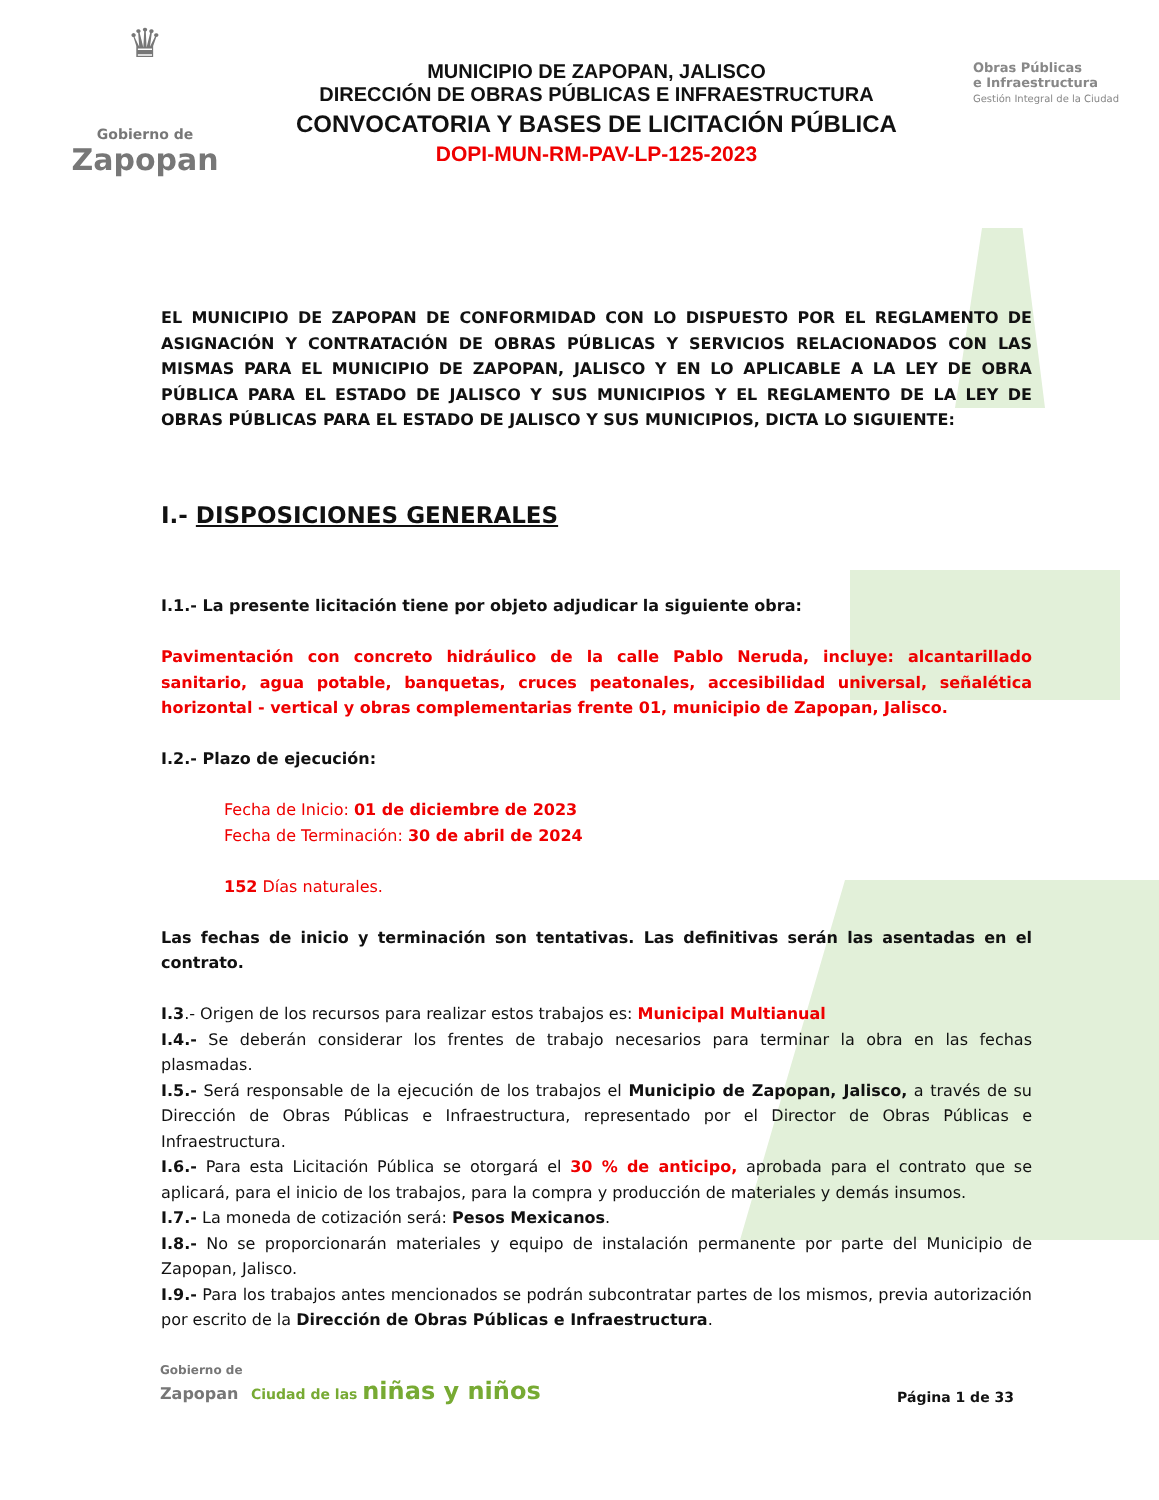♛
Gobierno de
Zapopan
MUNICIPIO DE ZAPOPAN, JALISCO
DIRECCIÓN DE OBRAS PÚBLICAS E INFRAESTRUCTURA
CONVOCATORIA Y BASES DE LICITACIÓN PÚBLICA
DOPI-MUN-RM-PAV-LP-125-2023
Obras Públicas
e Infraestructura
Gestión Integral de la Ciudad
EL MUNICIPIO DE ZAPOPAN DE CONFORMIDAD CON LO DISPUESTO POR EL REGLAMENTO DE ASIGNACIÓN Y CONTRATACIÓN DE OBRAS PÚBLICAS Y SERVICIOS RELACIONADOS CON LAS MISMAS PARA EL MUNICIPIO DE ZAPOPAN, JALISCO Y EN LO APLICABLE A LA LEY DE OBRA PÚBLICA PARA EL ESTADO DE JALISCO Y SUS MUNICIPIOS Y EL REGLAMENTO DE LA LEY DE OBRAS PÚBLICAS PARA EL ESTADO DE JALISCO Y SUS MUNICIPIOS, DICTA LO SIGUIENTE:
I.- DISPOSICIONES GENERALES
I.1.- La presente licitación tiene por objeto adjudicar la siguiente obra:
Pavimentación con concreto hidráulico de la calle Pablo Neruda, incluye: alcantarillado sanitario, agua potable, banquetas, cruces peatonales, accesibilidad universal, señalética horizontal - vertical y obras complementarias frente 01, municipio de Zapopan, Jalisco.
I.2.- Plazo de ejecución:
Fecha de Inicio: 01 de diciembre de 2023
Fecha de Terminación: 30 de abril de 2024
152 Días naturales.
Las fechas de inicio y terminación son tentativas. Las definitivas serán las asentadas en el contrato.
I.3.- Origen de los recursos para realizar estos trabajos es: Municipal Multianual
I.4.- Se deberán considerar los frentes de trabajo necesarios para terminar la obra en las fechas plasmadas.
I.5.- Será responsable de la ejecución de los trabajos el Municipio de Zapopan, Jalisco, a través de su Dirección de Obras Públicas e Infraestructura, representado por el Director de Obras Públicas e Infraestructura.
I.6.- Para esta Licitación Pública se otorgará el 30 % de anticipo, aprobada para el contrato que se aplicará, para el inicio de los trabajos, para la compra y producción de materiales y demás insumos.
I.7.- La moneda de cotización será: Pesos Mexicanos.
I.8.- No se proporcionarán materiales y equipo de instalación permanente por parte del Municipio de Zapopan, Jalisco.
I.9.- Para los trabajos antes mencionados se podrán subcontratar partes de los mismos, previa autorización por escrito de la Dirección de Obras Públicas e Infraestructura.
Gobierno de
Zapopan Ciudad de las niñas y niños
Página 1 de 33